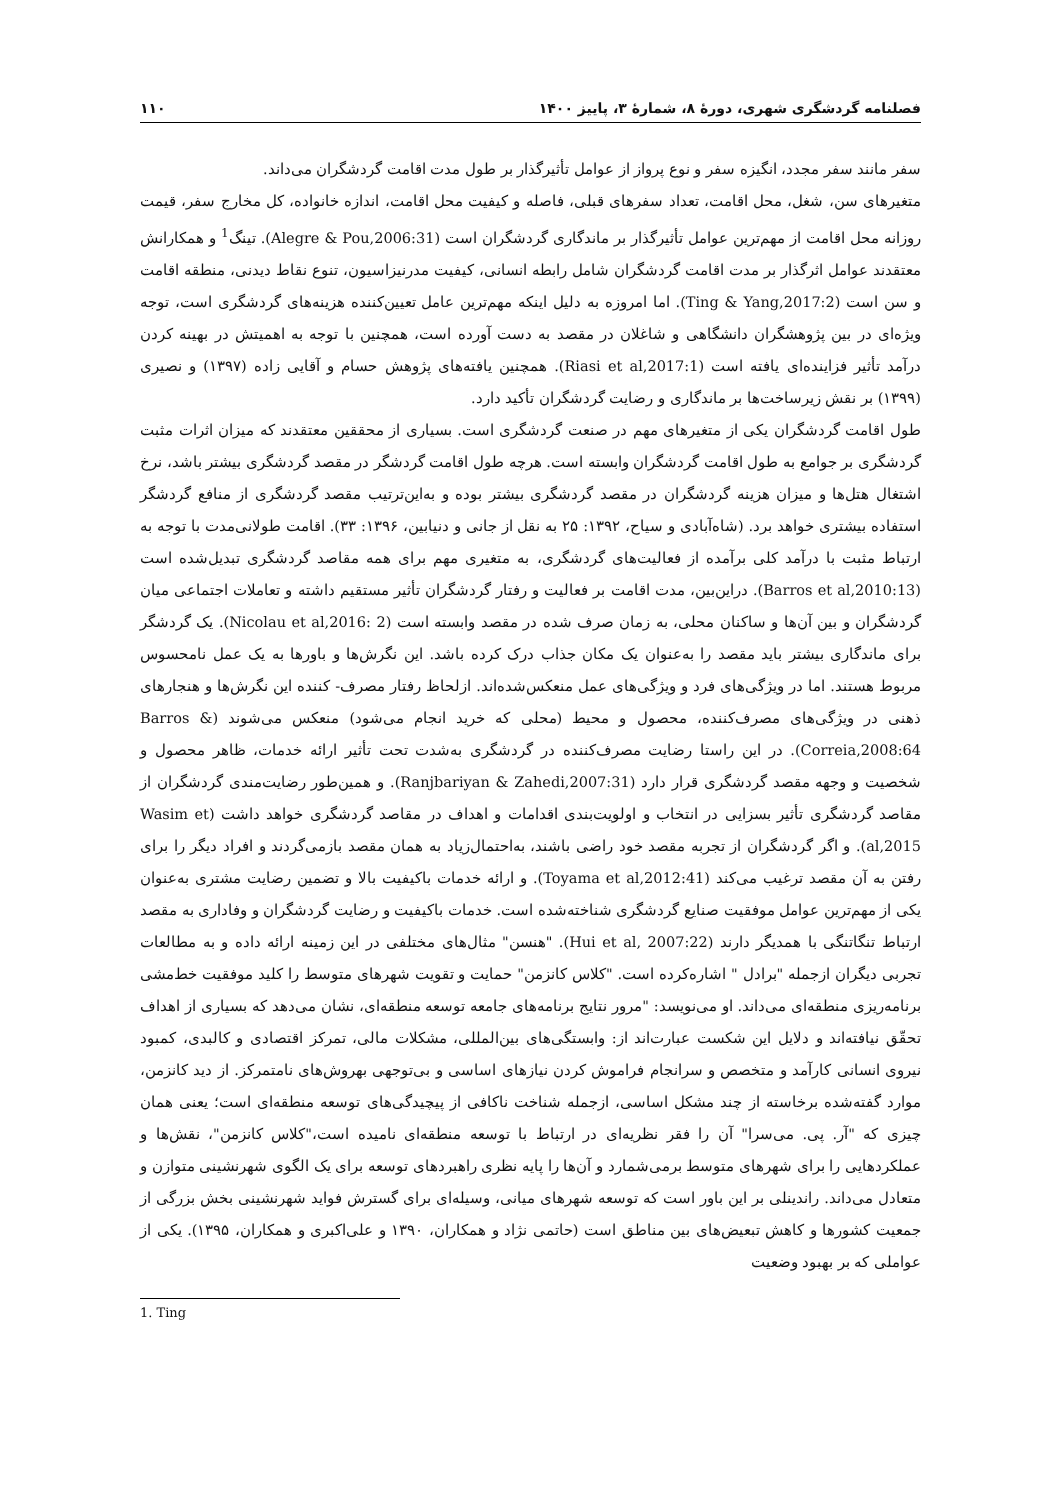فصلنامه گردشگری شهری، دورهٔ ۸، شمارهٔ ۳، پاییز ۱۴۰۰ ۱۱۰
سفر مانند سفر مجدد، انگیزه سفر و نوع پرواز از عوامل تأثیرگذار بر طول مدت اقامت گردشگران می‌داند.
متغیرهای سن، شغل، محل اقامت، تعداد سفرهای قبلی، فاصله و کیفیت محل اقامت، اندازه خانواده، کل مخارج سفر، قیمت روزانه محل اقامت از مهم‌ترین عوامل تأثیرگذار بر ماندگاری گردشگران است (Alegre & Pou,2006:31). تینگ<sup>1</sup> و همکارانش معتقدند عوامل اثرگذار بر مدت اقامت گردشگران شامل رابطه انسانی، کیفیت مدرنیزاسیون، تنوع نقاط دیدنی، منطقه اقامت و سن است (Ting & Yang,2017:2). اما امروزه به دلیل اینکه مهم‌ترین عامل تعیین‌کننده هزینه‌های گردشگری است، توجه ویژه‌ای در بین پژوهشگران دانشگاهی و شاغلان در مقصد به دست آورده است، همچنین با توجه به اهمیتش در بهینه کردن درآمد تأثیر فزاینده‌ای یافته است (Riasi et al,2017:1). همچنین یافته‌های پژوهش حسام و آقایی زاده (۱۳۹۷) و نصیری (۱۳۹۹) بر نقش زیرساخت‌ها بر ماندگاری و رضایت گردشگران تأکید دارد.
طول اقامت گردشگران یکی از متغیرهای مهم در صنعت گردشگری است. بسیاری از محققین معتقدند که میزان اثرات مثبت گردشگری بر جوامع به طول اقامت گردشگران وابسته است. هرچه طول اقامت گردشگر در مقصد گردشگری بیشتر باشد، نرخ اشتغال هتل‌ها و میزان هزینه گردشگران در مقصد گردشگری بیشتر بوده و به‌این‌ترتیب مقصد گردشگری از منافع گردشگر استفاده بیشتری خواهد برد. (شاه‌آبادی و سیاح، ۱۳۹۲: ۲۵ به نقل از جانی و دنیابین، ۱۳۹۶: ۳۳). اقامت طولانی‌مدت با توجه به ارتباط مثبت با درآمد کلی برآمده از فعالیت‌های گردشگری، به متغیری مهم برای همه مقاصد گردشگری تبدیل‌شده است (Barros et al,2010:13). دراین‌بین، مدت اقامت بر فعالیت و رفتار گردشگران تأثیر مستقیم داشته و تعاملات اجتماعی میان گردشگران و بین آن‌ها و ساکنان محلی، به زمان صرف شده در مقصد وابسته است (Nicolau et al,2016: 2). یک گردشگر برای ماندگاری بیشتر باید مقصد را به‌عنوان یک مکان جذاب درک کرده باشد. این نگرش‌ها و باورها به یک عمل نامحسوس مربوط هستند. اما در ویژگی‌های فرد و ویژگی‌های عمل منعکس‌شده‌اند. ازلحاظ رفتار مصرف- کننده این نگرش‌ها و هنجارهای ذهنی در ویژگی‌های مصرف‌کننده، محصول و محیط (محلی که خرید انجام می‌شود) منعکس می‌شوند (Barros & Correia,2008:64). در این راستا رضایت مصرف‌کننده در گردشگری به‌شدت تحت تأثیر ارائه خدمات، ظاهر محصول و شخصیت و وجهه مقصد گردشگری قرار دارد (Ranjbariyan & Zahedi,2007:31). و همین‌طور رضایت‌مندی گردشگران از مقاصد گردشگری تأثیر بسزایی در انتخاب و اولویت‌بندی اقدامات و اهداف در مقاصد گردشگری خواهد داشت (Wasim et al,2015). و اگر گردشگران از تجربه مقصد خود راضی باشند، به‌احتمال‌زیاد به همان مقصد بازمی‌گردند و افراد دیگر را برای رفتن به آن مقصد ترغیب می‌کند (Toyama et al,2012:41). و ارائه خدمات باکیفیت بالا و تضمین رضایت مشتری به‌عنوان یکی از مهم‌ترین عوامل موفقیت صنایع گردشگری شناخته‌شده است. خدمات باکیفیت و رضایت گردشگران و وفاداری به مقصد ارتباط تنگاتنگی با همدیگر دارند (Hui et al, 2007:22). "هنسن" مثال‌های مختلفی در این زمینه ارائه داده و به مطالعات تجربی دیگران ازجمله "برادل " اشاره‌کرده است. "کلاس کانزمن" حمایت و تقویت شهرهای متوسط را کلید موفقیت خط‌مشی برنامه‌ریزی منطقه‌ای می‌داند. او می‌نویسد: "مرور نتایج برنامه‌های جامعه توسعه منطقه‌ای، نشان می‌دهد که بسیاری از اهداف تحقّق نیافته‌اند و دلایل این شکست عبارت‌اند از: وابستگی‌های بین‌المللی، مشکلات مالی، تمرکز اقتصادی و کالبدی، کمبود نیروی انسانی کارآمد و متخصص و سرانجام فراموش کردن نیازهای اساسی و بی‌توجهی بهروش‌های نامتمرکز. از دید کانزمن، موارد گفته‌شده برخاسته از چند مشکل اساسی، ازجمله شناخت ناکافی از پیچیدگی‌های توسعه منطقه‌ای است؛ یعنی همان چیزی که "آر. پی. می‌سرا" آن را فقر نظریه‌ای در ارتباط با توسعه منطقه‌ای نامیده است،"کلاس کانزمن"، نقش‌ها و عملکردهایی را برای شهرهای متوسط برمی‌شمارد و آن‌ها را پایه نظری راهبردهای توسعه برای یک الگوی شهرنشینی متوازن و متعادل می‌داند. راندینلی بر این باور است که توسعه شهرهای میانی، وسیله‌ای برای گسترش فواید شهرنشینی بخش بزرگی از جمعیت کشورها و کاهش تبعیض‌های بین مناطق است (حاتمی نژاد و همکاران، ۱۳۹۰ و علی‌اکبری و همکاران، ۱۳۹۵). یکی از عواملی که بر بهبود وضعیت
1. Ting